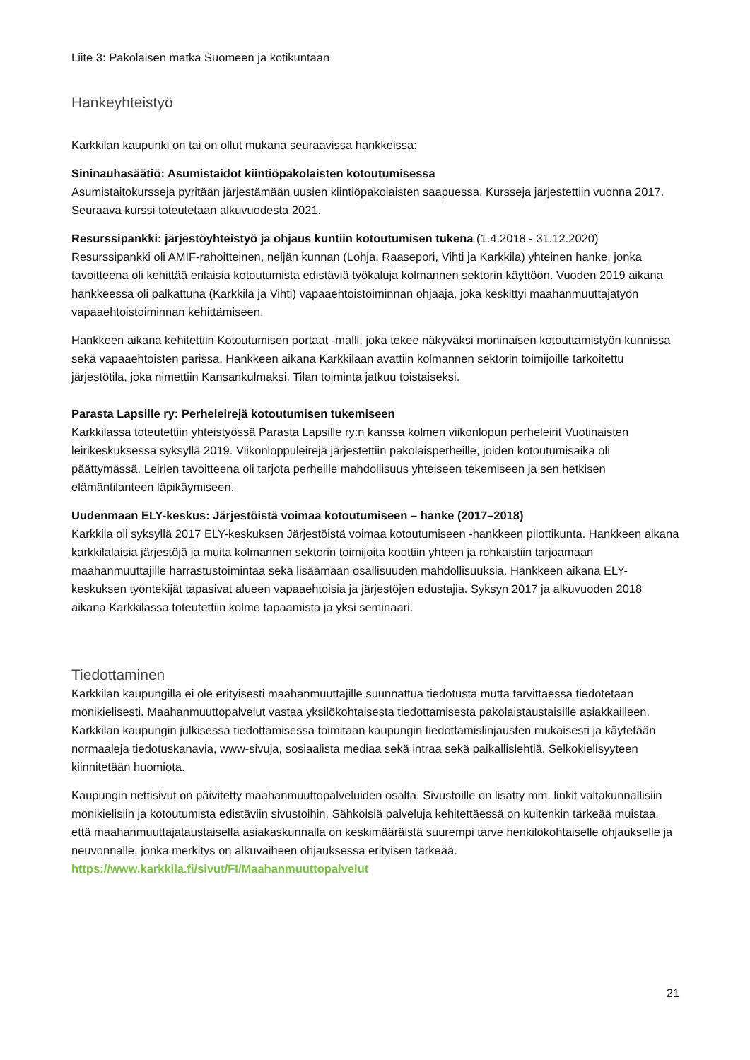Liite 3: Pakolaisen matka Suomeen ja kotikuntaan
Hankeyhteistyö
Karkkilan kaupunki on tai on ollut mukana seuraavissa hankkeissa:
Sininauhasäätiö: Asumistaidot kiintiöpakolaisten kotoutumisessa
Asumistaitokursseja pyritään järjestämään uusien kiintiöpakolaisten saapuessa. Kursseja järjestettiin vuonna 2017. Seuraava kurssi toteutetaan alkuvuodesta 2021.
Resurssipankki: järjestöyhteistyö ja ohjaus kuntiin kotoutumisen tukena (1.4.2018 - 31.12.2020)
Resurssipankki oli AMIF-rahoitteinen, neljän kunnan (Lohja, Raasepori, Vihti ja Karkkila) yhteinen hanke, jonka tavoitteena oli kehittää erilaisia kotoutumista edistäviä työkaluja kolmannen sektorin käyttöön. Vuoden 2019 aikana hankkeessa oli palkattuna (Karkkila ja Vihti) vapaaehtoistoiminnan ohjaaja, joka keskittyi maahanmuuttajatyön vapaaehtoistoiminnan kehittämiseen.
Hankkeen aikana kehitettiin Kotoutumisen portaat -malli, joka tekee näkyväksi moninaisen kotouttamistyön kunnissa sekä vapaaehtoisten parissa. Hankkeen aikana Karkkilaan avattiin kolmannen sektorin toimijoille tarkoitettu järjestötila, joka nimettiin Kansankulmaksi. Tilan toiminta jatkuu toistaiseksi.
Parasta Lapsille ry: Perheleirejä kotoutumisen tukemiseen
Karkkilassa toteutettiin yhteistyössä Parasta Lapsille ry:n kanssa kolmen viikonlopun perheleirit Vuotinaisten leirikeskuksessa syksyllä 2019. Viikonloppuleirejä järjestettiin pakolaisperheille, joiden kotoutumisaika oli päättymässä. Leirien tavoitteena oli tarjota perheille mahdollisuus yhteiseen tekemiseen ja sen hetkisen elämäntilanteen läpikäymiseen.
Uudenmaan ELY-keskus: Järjestöistä voimaa kotoutumiseen – hanke (2017–2018)
Karkkila oli syksyllä 2017 ELY-keskuksen Järjestöistä voimaa kotoutumiseen -hankkeen pilottikunta. Hankkeen aikana karkkilalaisia järjestöjä ja muita kolmannen sektorin toimijoita koottiin yhteen ja rohkaistiin tarjoamaan maahanmuuttajille harrastustoimintaa sekä lisäämään osallisuuden mahdollisuuksia. Hankkeen aikana ELY-keskuksen työntekijät tapasivat alueen vapaaehtoisia ja järjestöjen edustajia. Syksyn 2017 ja alkuvuoden 2018 aikana Karkkilassa toteutettiin kolme tapaamista ja yksi seminaari.
Tiedottaminen
Karkkilan kaupungilla ei ole erityisesti maahanmuuttajille suunnattua tiedotusta mutta tarvittaessa tiedotetaan monikielisesti. Maahanmuuttopalvelut vastaa yksilökohtaisesta tiedottamisesta pakolaistaustaisille asiakkailleen. Karkkilan kaupungin julkisessa tiedottamisessa toimitaan kaupungin tiedottamislinjausten mukaisesti ja käytetään normaaleja tiedotuskanavia, www-sivuja, sosiaalista mediaa sekä intraa sekä paikallislehtiä. Selkokielisyyteen kiinnitetään huomiota.
Kaupungin nettisivut on päivitetty maahanmuuttopalveluiden osalta. Sivustoille on lisätty mm. linkit valtakunnallisiin monikielisiin ja kotoutumista edistäviin sivustoihin. Sähköisiä palveluja kehitettäessä on kuitenkin tärkeää muistaa, että maahanmuuttajataustaisella asiakaskunnalla on keskimääräistä suurempi tarve henkilökohtaiselle ohjaukselle ja neuvonnalle, jonka merkitys on alkuvaiheen ohjauksessa erityisen tärkeää. https://www.karkkila.fi/sivut/FI/Maahanmuuttopalvelut
21